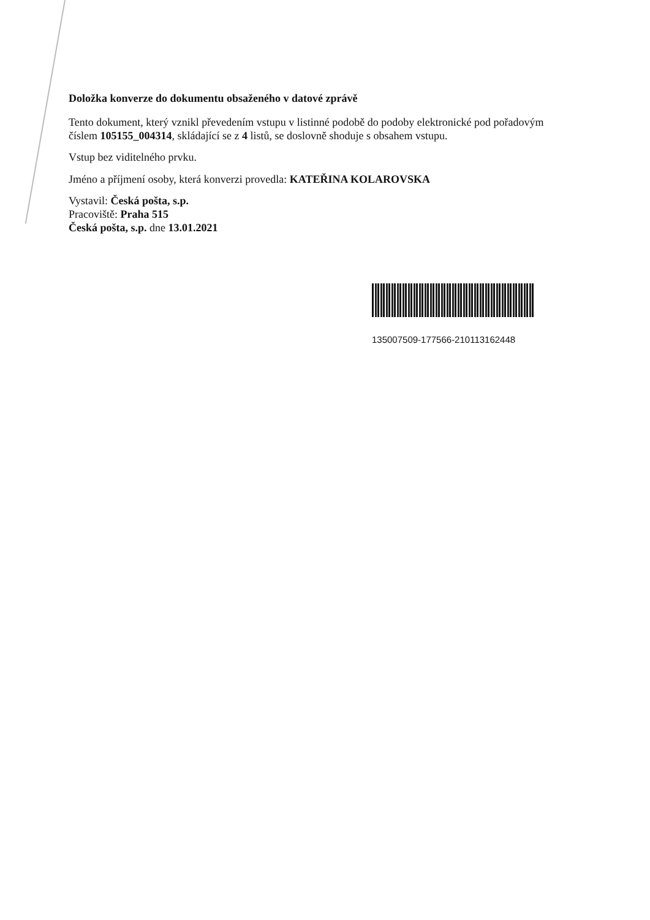Doložka konverze do dokumentu obsaženého v datové zprávě
Tento dokument, který vznikl převedením vstupu v listinné podobě do podoby elektronické pod pořadovým číslem 105155_004314, skládající se z 4 listů, se doslovně shoduje s obsahem vstupu.
Vstup bez viditelného prvku.
Jméno a příjmení osoby, která konverzi provedla: KATEŘINA KOLAROVSKA
Vystavil: Česká pošta, s.p.
Pracoviště: Praha 515
Česká pošta, s.p. dne 13.01.2021
135007509-177566-210113162448